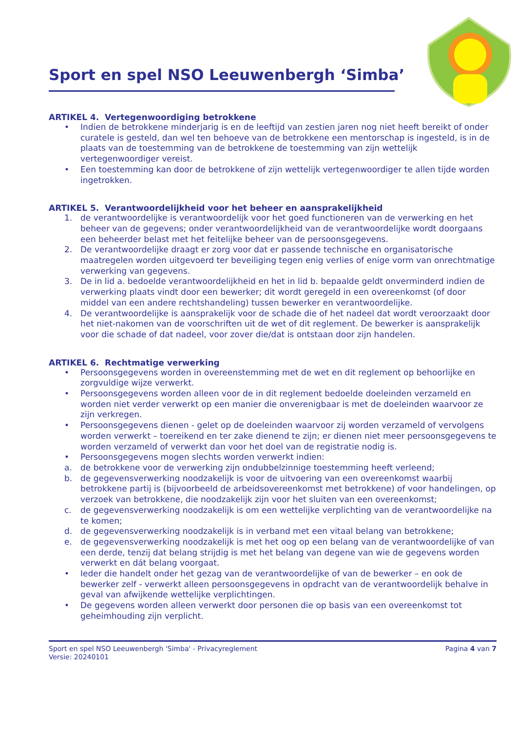Sport en spel NSO Leeuwenbergh ‘Simba’
ARTIKEL 4. Vertegenwoordiging betrokkene
• Indien de betrokkene minderjarig is en de leeftijd van zestien jaren nog niet heeft bereikt of onder curatele is gesteld, dan wel ten behoeve van de betrokkene een mentorschap is ingesteld, is in de plaats van de toestemming van de betrokkene de toestemming van zijn wettelijk vertegenwoordiger vereist.
• Een toestemming kan door de betrokkene of zijn wettelijk vertegenwoordiger te allen tijde worden ingetrokken.
ARTIKEL 5. Verantwoordelijkheid voor het beheer en aansprakelijkheid
1. de verantwoordelijke is verantwoordelijk voor het goed functioneren van de verwerking en het beheer van de gegevens; onder verantwoordelijkheid van de verantwoordelijke wordt doorgaans een beheerder belast met het feitelijke beheer van de persoonsgegevens.
2. De verantwoordelijke draagt er zorg voor dat er passende technische en organisatorische maatregelen worden uitgevoerd ter beveiliging tegen enig verlies of enige vorm van onrechtmatige verwerking van gegevens.
3. De in lid a. bedoelde verantwoordelijkheid en het in lid b. bepaalde geldt onverminderd indien de verwerking plaats vindt door een bewerker; dit wordt geregeld in een overeenkomst (of door middel van een andere rechtshandeling) tussen bewerker en verantwoordelijke.
4. De verantwoordelijke is aansprakelijk voor de schade die of het nadeel dat wordt veroorzaakt door het niet-nakomen van de voorschriften uit de wet of dit reglement. De bewerker is aansprakelijk voor die schade of dat nadeel, voor zover die/dat is ontstaan door zijn handelen.
ARTIKEL 6. Rechtmatige verwerking
• Persoonsgegevens worden in overeenstemming met de wet en dit reglement op behoorlijke en zorgvuldige wijze verwerkt.
• Persoonsgegevens worden alleen voor de in dit reglement bedoelde doeleinden verzameld en worden niet verder verwerkt op een manier die onverenigbaar is met de doeleinden waarvoor ze zijn verkregen.
• Persoonsgegevens dienen - gelet op de doeleinden waarvoor zij worden verzameld of vervolgens worden verwerkt – toereikend en ter zake dienend te zijn; er dienen niet meer persoonsgegevens te worden verzameld of verwerkt dan voor het doel van de registratie nodig is.
• Persoonsgegevens mogen slechts worden verwerkt indien:
a. de betrokkene voor de verwerking zijn ondubbelzinnige toestemming heeft verleend;
b. de gegevensverwerking noodzakelijk is voor de uitvoering van een overeenkomst waarbij betrokkene partij is (bijvoorbeeld de arbeidsovereenkomst met betrokkene) of voor handelingen, op verzoek van betrokkene, die noodzakelijk zijn voor het sluiten van een overeenkomst;
c. de gegevensverwerking noodzakelijk is om een wettelijke verplichting van de verantwoordelijke na te komen;
d. de gegevensverwerking noodzakelijk is in verband met een vitaal belang van betrokkene;
e. de gegevensverwerking noodzakelijk is met het oog op een belang van de verantwoordelijke of van een derde, tenzij dat belang strijdig is met het belang van degene van wie de gegevens worden verwerkt en dát belang voorgaat.
• Ieder die handelt onder het gezag van de verantwoordelijke of van de bewerker – en ook de bewerker zelf - verwerkt alleen persoonsgegevens in opdracht van de verantwoordelijk behalve in geval van afwijkende wettelijke verplichtingen.
• De gegevens worden alleen verwerkt door personen die op basis van een overeenkomst tot geheimhouding zijn verplicht.
Sport en spel NSO Leeuwenbergh 'Simba' - Privacyreglement Pagina 4 van 7
Versie: 20240101